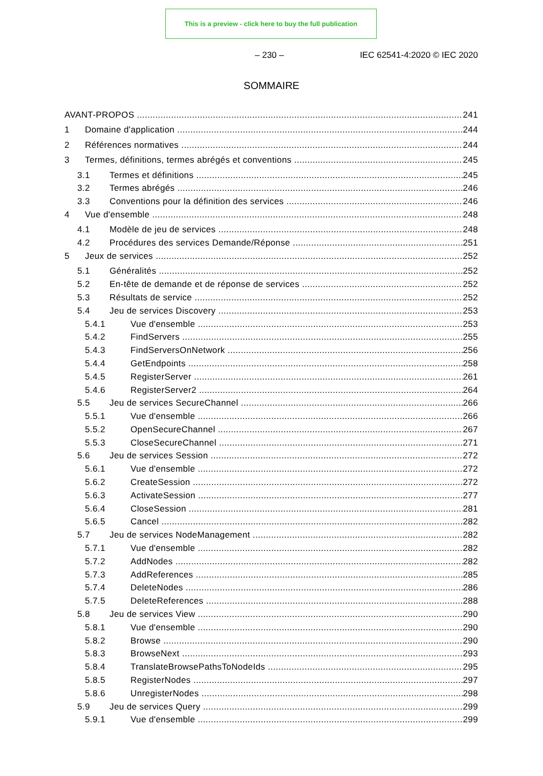This is a preview - click here to buy the full publication
– 230 – IEC 62541-4:2020 © IEC 2020
SOMMAIRE
AVANT-PROPOS 241
1 Domaine d'application 244
2 Références normatives 244
3 Termes, définitions, termes abrégés et conventions 245
3.1 Termes et définitions 245
3.2 Termes abrégés 246
3.3 Conventions pour la définition des services 246
4 Vue d'ensemble 248
4.1 Modèle de jeu de services 248
4.2 Procédures des services Demande/Réponse 251
5 Jeux de services 252
5.1 Généralités 252
5.2 En-tête de demande et de réponse de services 252
5.3 Résultats de service 252
5.4 Jeu de services Discovery 253
5.4.1 Vue d'ensemble 253
5.4.2 FindServers 255
5.4.3 FindServersOnNetwork 256
5.4.4 GetEndpoints 258
5.4.5 RegisterServer 261
5.4.6 RegisterServer2 264
5.5 Jeu de services SecureChannel 266
5.5.1 Vue d'ensemble 266
5.5.2 OpenSecureChannel 267
5.5.3 CloseSecureChannel 271
5.6 Jeu de services Session 272
5.6.1 Vue d'ensemble 272
5.6.2 CreateSession 272
5.6.3 ActivateSession 277
5.6.4 CloseSession 281
5.6.5 Cancel 282
5.7 Jeu de services NodeManagement 282
5.7.1 Vue d'ensemble 282
5.7.2 AddNodes 282
5.7.3 AddReferences 285
5.7.4 DeleteNodes 286
5.7.5 DeleteReferences 288
5.8 Jeu de services View 290
5.8.1 Vue d'ensemble 290
5.8.2 Browse 290
5.8.3 BrowseNext 293
5.8.4 TranslateBrowsePathsToNodeIds 295
5.8.5 RegisterNodes 297
5.8.6 UnregisterNodes 298
5.9 Jeu de services Query 299
5.9.1 Vue d'ensemble 299